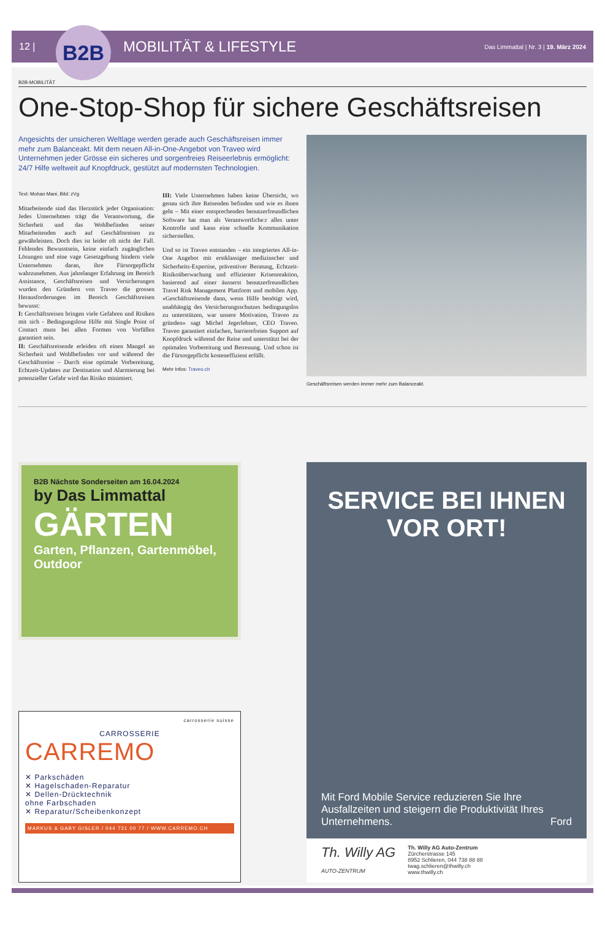12 | B2B MOBILITÄT & LIFESTYLE Das Limmattal | Nr. 3 | 19. März 2024
B2B-MOBILITÄT
One-Stop-Shop für sichere Geschäftsreisen
Angesichts der unsicheren Weltlage werden gerade auch Geschäftsreisen immer mehr zum Balanceakt. Mit dem neuen All-in-One-Angebot von Traveo wird Unternehmen jeder Grösse ein sicheres und sorgenfreies Reiseerlebnis ermöglicht: 24/7 Hilfe weltweit auf Knopfdruck, gestützt auf modernsten Technologien.
Text: Mohan Mani, Bild: zVg
Mitarbeitende sind das Herzstück jeder Organisation: Jedes Unternehmen trägt die Verantwortung, die Sicherheit und das Wohlbefinden seiner Mitarbeitenden auch auf Geschäftsreisen zu gewährleisten. Doch dies ist leider oft nicht der Fall. Fehlendes Bewusstsein, keine einfach zugänglichen Lösungen und eine vage Gesetzgebung hindern viele Unternehmen daran, ihre Fürsorgepflicht wahrzunehmen. Aus jahrelanger Erfahrung im Bereich Assistance, Geschäftsreisen und Versicherungen wurden den Gründern von Traveo die grossen Herausforderungen im Bereich Geschäftsreisen bewusst:
I: Geschäftsreisen bringen viele Gefahren und Risiken mit sich - Bedingungslose Hilfe mit Single Point of Contact muss bei allen Formen von Vorfällen garantiert sein.
II: Geschäftsreisende erleiden oft einen Mangel an Sicherheit und Wohlbefinden vor und während der Geschäftsreise – Durch eine optimale Vorbereitung, Echtzeit-Updates zur Destination und Alarmierung bei potenzieller Gefahr wird das Risiko minimiert.
III: Viele Unternehmen haben keine Übersicht, wo genau sich ihre Reisenden befinden und wie es ihnen geht – Mit einer entsprechenden benutzerfreundlichen Software hat man als Verantwortliche:r alles unter Kontrolle und kann eine schnelle Kommunikation sicherstellen.
Und so ist Traveo entstanden – ein integriertes All-in-One Angebot mit erstklassiger medizinscher und Sicherheits-Expertise, präventiver Beratung, Echtzeit-Risikoüberwachung und effizienter Krisenreaktion, basierend auf einer äusserst benutzerfreundlichen Travel Risk Management Plattform und mobilen App. «Geschäftsreisende dann, wenn Hilfe benötigt wird, unabhängig des Versicherungsschutzes bedingungslos zu unterstützen, war unsere Motivation, Traveo zu gründen» sagt Michel Jegerlehner, CEO Traveo. Traveo garantiert einfachen, barrierefreien Support auf Knopfdruck während der Reise und unterstützt bei der optimalen Vorbereitung und Betreuung. Und schon ist die Fürsorgepflicht kosteneffizient erfüllt.
Mehr Infos: Traveo.ch
Geschäftsreisen werden immer mehr zum Balanceakt.
B2B Nächste Sonderseiten am 16.04.2024
by Das Limmattal
GÄRTEN
Garten, Pflanzen, Gartenmöbel, Outdoor
carrosserie suisse
CARROSSERIE
CARREMO
✕ Parkschäden
✕ Hagelschaden-Reparatur
✕ Dellen-Drücktechnik
ohne Farbschaden
✕ Reparatur/Scheibenkonzept
MARKUS & GABY GISLER / 044 731 00 77 / WWW.CARREMO.CH
SERVICE BEI IHNEN
VOR ORT!
Mit Ford Mobile Service reduzieren Sie Ihre Ausfallzeiten und steigern die Produktivität Ihres Unternehmens. Ford
Th. Willy AG
AUTO-ZENTRUM
Th. Willy AG Auto-Zentrum
Zürcherstrasse 145
8952 Schlieren, 044 738 88 88
twag.schlieren@thwilly.ch
www.thwilly.ch